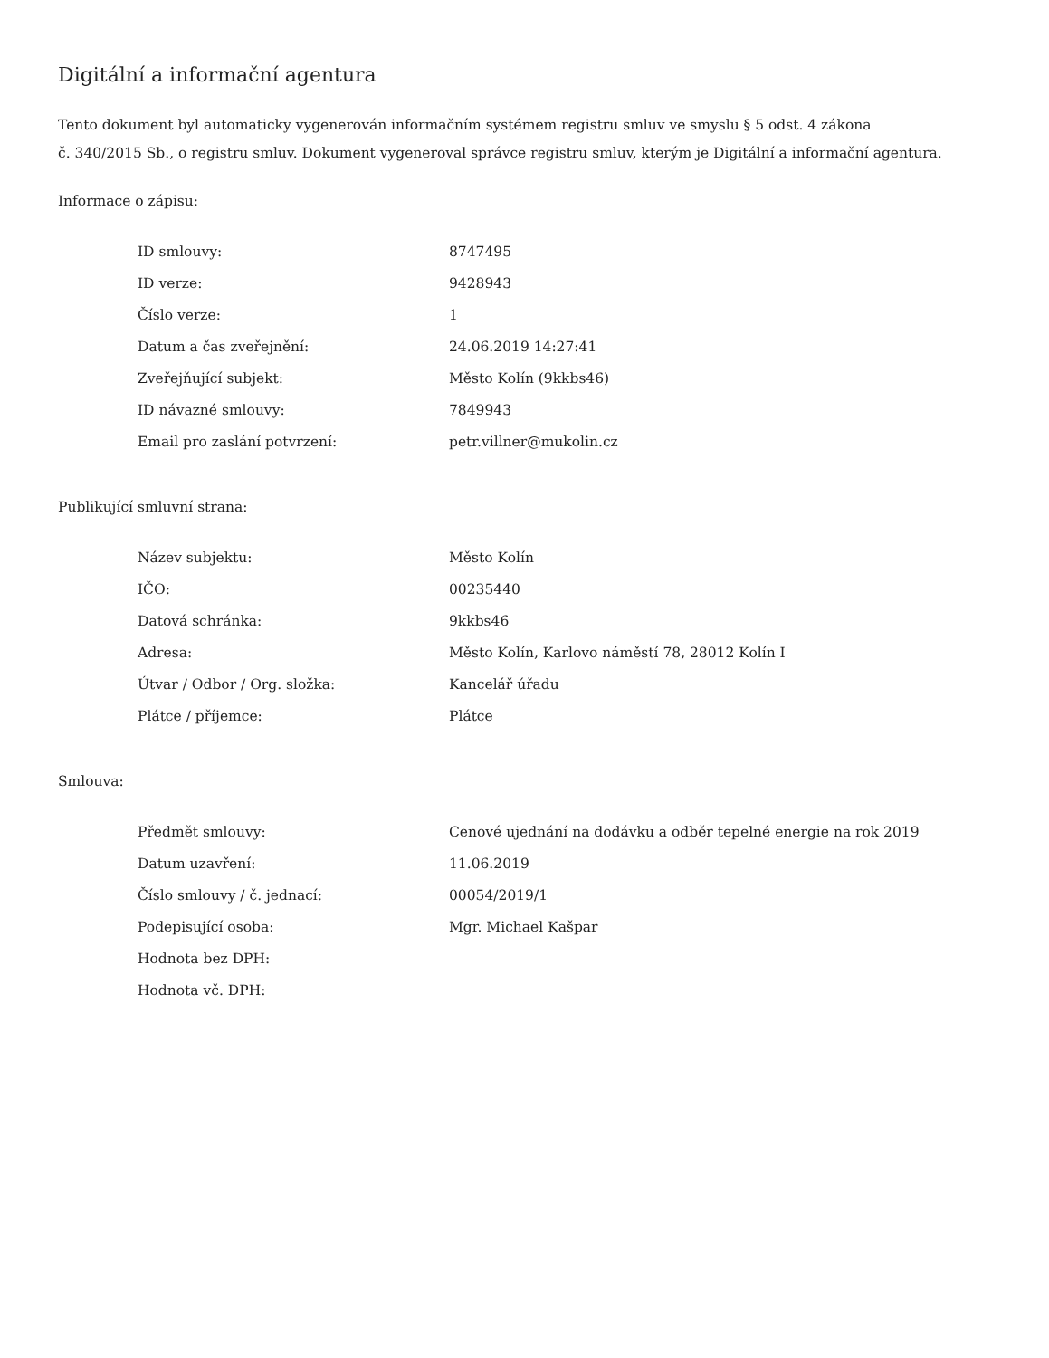Digitální a informační agentura
Tento dokument byl automaticky vygenerován informačním systémem registru smluv ve smyslu § 5 odst. 4 zákona
č. 340/2015 Sb., o registru smluv. Dokument vygeneroval správce registru smluv, kterým je Digitální a informační agentura.
Informace o zápisu:
| ID smlouvy: | 8747495 |
| ID verze: | 9428943 |
| Číslo verze: | 1 |
| Datum a čas zveřejnění: | 24.06.2019 14:27:41 |
| Zveřejňující subjekt: | Město Kolín (9kkbs46) |
| ID návazné smlouvy: | 7849943 |
| Email pro zaslání potvrzení: | petr.villner@mukolin.cz |
Publikující smluvní strana:
| Název subjektu: | Město Kolín |
| IČO: | 00235440 |
| Datová schránka: | 9kkbs46 |
| Adresa: | Město Kolín, Karlovo náměstí 78, 28012 Kolín I |
| Útvar / Odbor / Org. složka: | Kancelář úřadu |
| Plátce / příjemce: | Plátce |
Smlouva:
| Předmět smlouvy: | Cenové ujednání na dodávku a odběr tepelné energie na rok 2019 |
| Datum uzavření: | 11.06.2019 |
| Číslo smlouvy / č. jednací: | 00054/2019/1 |
| Podepisující osoba: | Mgr. Michael Kašpar |
| Hodnota bez DPH: | |
| Hodnota vč. DPH: | |